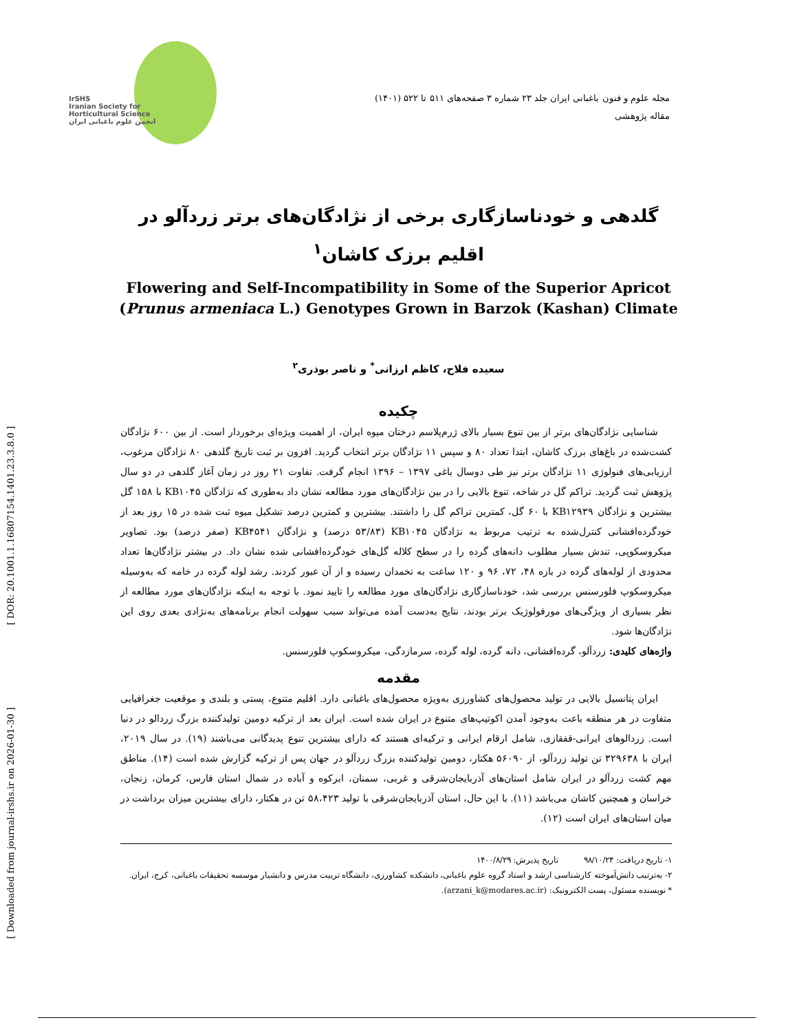[ DOR: 20.1001.1.16807154.1401.23.3.8.0 ]
[ Downloaded from journal-irshs.ir on 2026-01-30 ]
IrSHS
Iranian Society for
Horticultural Science
انجمن علوم باغبانی ایران
مجله علوم و فنون باغبانی ایران جلد ۲۳ شماره ۳ صفحه‌های ۵۱۱ تا ۵۲۲ (۱۴۰۱)
مقاله پژوهشی
گلدهی و خودناسازگاری برخی از نژادگان‌های برتر زردآلو در اقلیم برزک کاشان<sup>۱</sup>
Flowering and Self-Incompatibility in Some of the Superior Apricot (Prunus armeniaca L.) Genotypes Grown in Barzok (Kashan) Climate
سعیده فلاح، کاظم ارزانی<sup>*</sup> و ناصر بوذری<sup>۲</sup>
چکیده
شناسایی نژادگان‌های برتر از بین تنوع بسیار بالای ژرم‌پلاسم درختان میوه ایران، از اهمیت ویژه‌ای برخوردار است. از بین ۶۰۰ نژادگان کشت‌شده در باغ‌های برزک کاشان، ابتدا تعداد ۸۰ و سپس ۱۱ نژادگان برتر انتخاب گردید. افزون بر ثبت تاریخ گلدهی ۸۰ نژادگان مرغوب، ارزیابی‌های فنولوژی ۱۱ نژادگان برتر نیز طی دوسال باغی ۱۳۹۷ – ۱۳۹۶ انجام گرفت. تفاوت ۲۱ روز در زمان آغاز گلدهی در دو سال پژوهش ثبت گردید. تراکم گل در شاخه، تنوع بالایی را در بین نژادگان‌های مورد مطالعه نشان داد به‌طوری که نژادگان KB۱۰۴۵ با ۱۵۸ گل بیشترین و نژادگان KB۱۲۹۳۹ با ۶۰ گل، کمترین تراکم گل را داشتند. بیشترین و کمترین درصد تشکیل میوه ثبت شده در ۱۵ روز بعد از خودگرده‌افشانی کنترل‌شده به ترتیب مربوط به نژادگان KB۱۰۴۵ (۵۳/۸۳ درصد) و نژادگان KB۴۵۴۱ (صفر درصد) بود. تصاویر میکروسکوپی، تندش بسیار مطلوب دانه‌های گرده را در سطح کلاله گل‌های خودگرده‌افشانی شده نشان داد. در بیشتر نژادگان‌ها تعداد محدودی از لوله‌های گرده در بازه ۴۸، ۷۲، ۹۶ و ۱۲۰ ساعت به تخمدان رسیده و از آن عبور کردند. رشد لوله گرده در خامه که به‌وسیله میکروسکوپ فلورسنس بررسی شد، خودناسازگاری نژادگان‌های مورد مطالعه را تایید نمود. با توجه به اینکه نژادگان‌های مورد مطالعه از نظر بسیاری از ویژگی‌های مورفولوژیک برتر بودند، نتایج به‌دست آمده می‌تواند سبب سهولت انجام برنامه‌های به‌نژادی بعدی روی این نژادگان‌ها شود.
واژه‌های کلیدی: زردآلو، گرده‌افشانی، دانه گرده، لوله گرده، سرمازدگی، میکروسکوپ فلورسنس.
مقدمه
ایران پتانسیل بالایی در تولید محصول‌های کشاورزی به‌ویژه محصول‌های باغبانی دارد. اقلیم متنوع، پستی و بلندی و موقعیت جغرافیایی متفاوت در هر منطقه باعث به‌وجود آمدن اکوتیپ‌های متنوع در ایران شده است. ایران بعد از ترکیه دومین تولیدکننده بزرگ زردالو در دنیا است. زردالوهای ایرانی-قفقازی، شامل ارقام ایرانی و ترکیه‌ای هستند که دارای بیشترین تنوع پدیدگانی می‌باشند (۱۹). در سال ۲۰۱۹، ایران با ۳۲۹۶۳۸ تن تولید زردآلو، از ۵۶۰۹۰ هکتار، دومین تولیدکننده بزرگ زردآلو در جهان پس از ترکیه گزارش شده است (۱۴). مناطق مهم کشت زردآلو در ایران شامل استان‌های آذربایجان‌شرقی و غربی، سمنان، ابرکوه و آباده در شمال استان فارس، کرمان، زنجان، خراسان و همچنین کاشان می‌باشد (۱۱). با این حال، استان آذربایجان‌شرقی با تولید ۵۸،۴۲۳ تن در هکتار، دارای بیشترین میزان برداشت در میان استان‌های ایران است (۱۲).
۱- تاریخ دریافت: ۹۸/۱۰/۲۴ تاریخ پذیرش: ۱۴۰۰/۸/۲۹
۲- به‌ترتیب دانش‌آموخته کارشناسی ارشد و استاد گروه علوم باغبانی، دانشکده کشاورزی، دانشگاه تربیت مدرس و دانشیار موسسه تحقیقات باغبانی، کرج، ایران.
* نویسنده مسئول، پست الکترونیک: (arzani_k@modares.ac.ir).